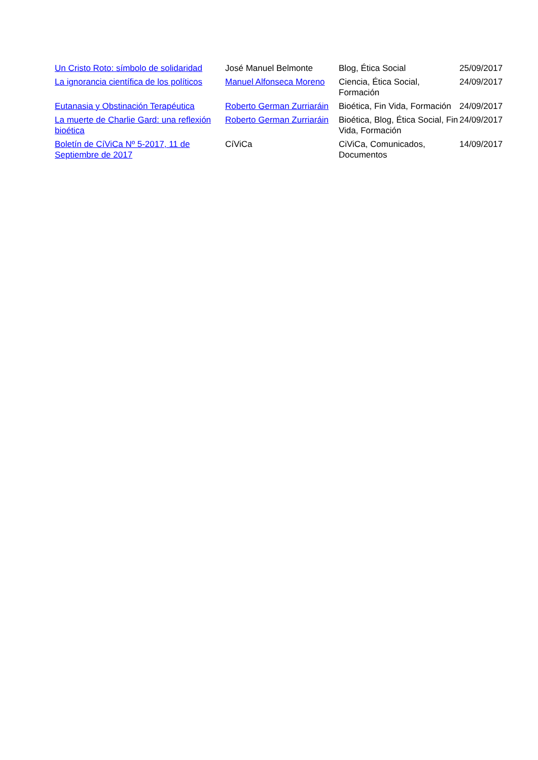| Un Cristo Roto: símbolo de solidaridad | José Manuel Belmonte | Blog, Ética Social | 25/09/2017 |
| La ignorancia científica de los políticos | Manuel Alfonseca Moreno | Ciencia, Ética Social, Formación | 24/09/2017 |
| Eutanasia y Obstinación Terapéutica | Roberto German Zurriaráin | Bioética, Fin Vida, Formación | 24/09/2017 |
| La muerte de Charlie Gard: una reflexión bioética | Roberto German Zurriaráin | Bioética, Blog, Ética Social, Fin Vida, Formación | 24/09/2017 |
| Boletín de CíViCa Nº 5-2017, 11 de Septiembre de 2017 | CíViCa | CiViCa, Comunicados, Documentos | 14/09/2017 |